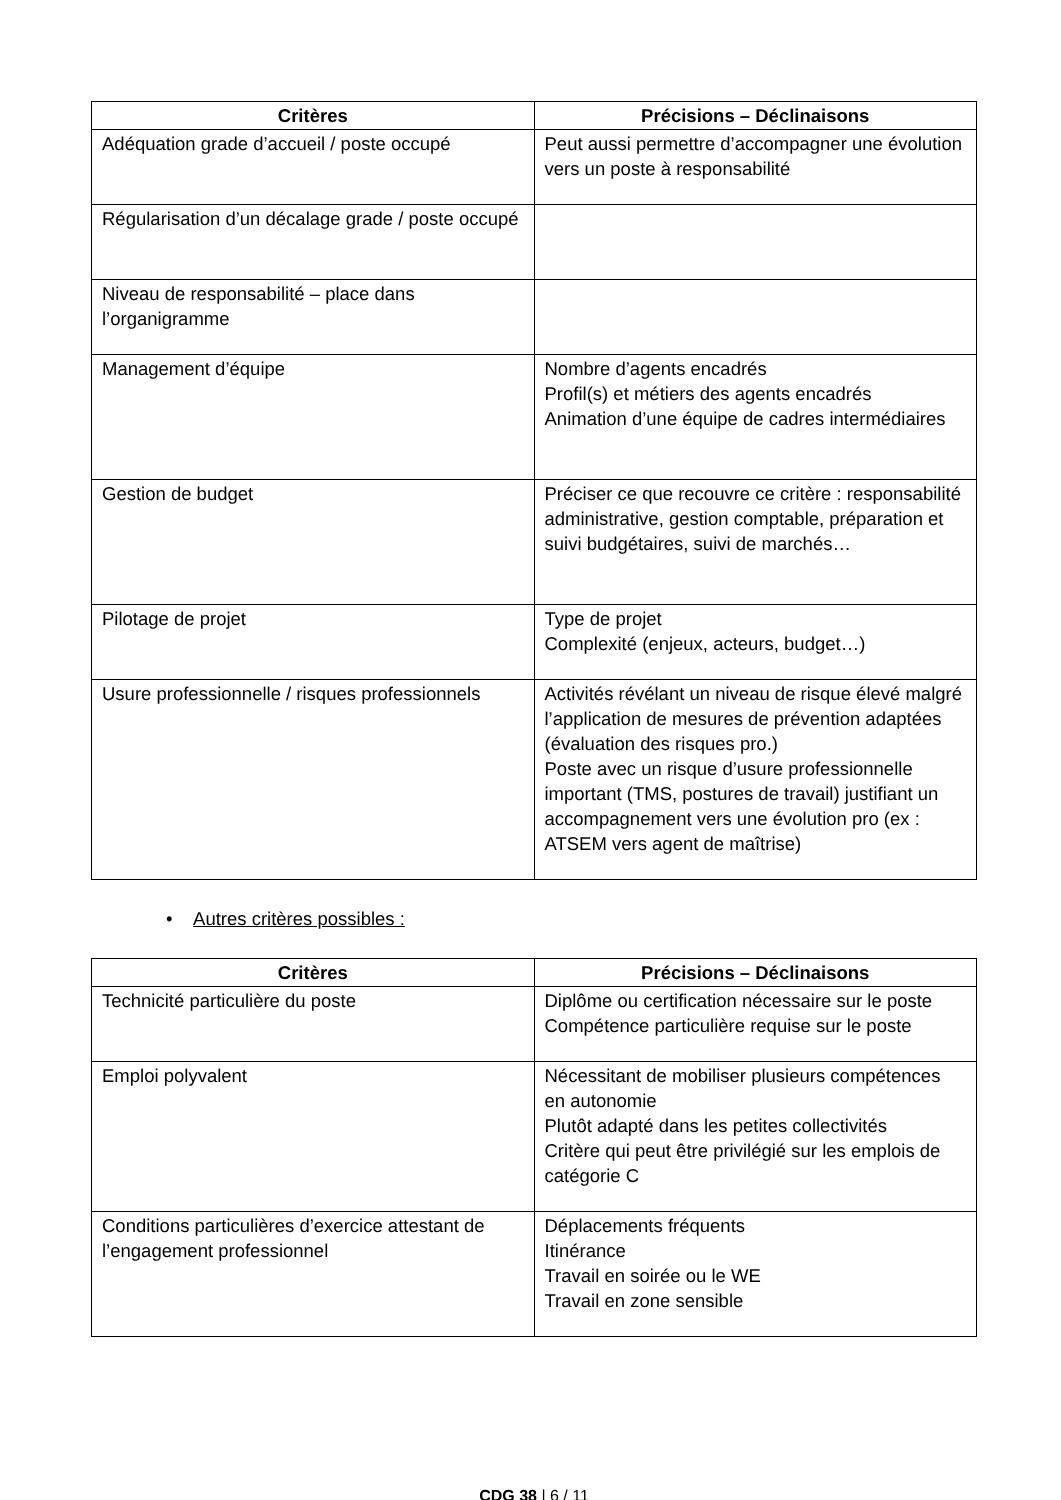| Critères | Précisions – Déclinaisons |
| --- | --- |
| Adéquation grade d’accueil / poste occupé | Peut aussi permettre d’accompagner une évolution vers un poste à responsabilité |
| Régularisation d’un décalage grade / poste occupé | |
| Niveau de responsabilité – place dans l’organigramme | |
| Management d’équipe | Nombre d’agents encadrés Profil(s) et métiers des agents encadrés Animation d’une équipe de cadres intermédiaires |
| Gestion de budget | Préciser ce que recouvre ce critère : responsabilité administrative, gestion comptable, préparation et suivi budgétaires, suivi de marchés… |
| Pilotage de projet | Type de projet Complexité (enjeux, acteurs, budget…) |
| Usure professionnelle / risques professionnels | Activités révélant un niveau de risque élevé malgré l’application de mesures de prévention adaptées (évaluation des risques pro.) Poste avec un risque d’usure professionnelle important (TMS, postures de travail) justifiant un accompagnement vers une évolution pro (ex : ATSEM vers agent de maîtrise) |
• Autres critères possibles :
| Critères | Précisions – Déclinaisons |
| --- | --- |
| Technicité particulière du poste | Diplôme ou certification nécessaire sur le poste Compétence particulière requise sur le poste |
| Emploi polyvalent | Nécessitant de mobiliser plusieurs compétences en autonomie Plutôt adapté dans les petites collectivités Critère qui peut être privilégié sur les emplois de catégorie C |
| Conditions particulières d’exercice attestant de l’engagement professionnel | Déplacements fréquents Itinérance Travail en soirée ou le WE Travail en zone sensible |
CDG 38 | 6 / 11